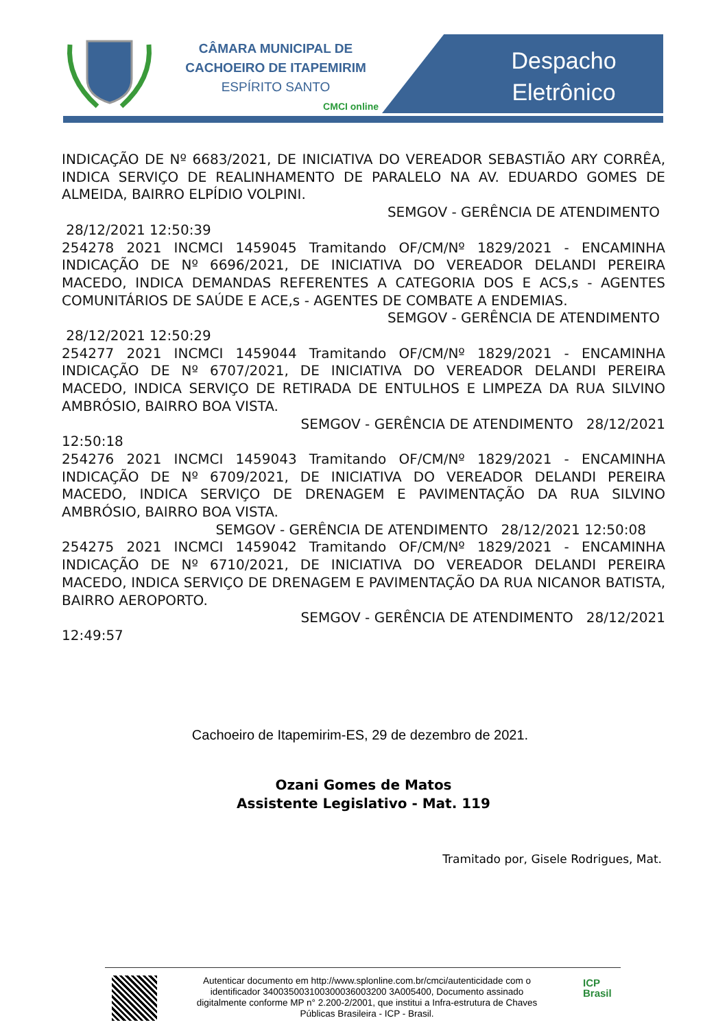CÂMARA MUNICIPAL DE
CACHOEIRO DE ITAPEMIRIM
ESPÍRITO SANTO
CMCI online
Despacho
Eletrônico
INDICAÇÃO DE Nº 6683/2021, DE INICIATIVA DO VEREADOR SEBASTIÃO ARY CORRÊA, INDICA SERVIÇO DE REALINHAMENTO DE PARALELO NA AV. EDUARDO GOMES DE ALMEIDA, BAIRRO ELPÍDIO VOLPINI.
SEMGOV - GERÊNCIA DE ATENDIMENTO
28/12/2021 12:50:39
254278 2021 INCMCI 1459045 Tramitando OF/CM/Nº 1829/2021 - ENCAMINHA INDICAÇÃO DE Nº 6696/2021, DE INICIATIVA DO VEREADOR DELANDI PEREIRA MACEDO, INDICA DEMANDAS REFERENTES A CATEGORIA DOS E ACS,s - AGENTES COMUNITÁRIOS DE SAÚDE E ACE,s - AGENTES DE COMBATE A ENDEMIAS.
SEMGOV - GERÊNCIA DE ATENDIMENTO
28/12/2021 12:50:29
254277 2021 INCMCI 1459044 Tramitando OF/CM/Nº 1829/2021 - ENCAMINHA INDICAÇÃO DE Nº 6707/2021, DE INICIATIVA DO VEREADOR DELANDI PEREIRA MACEDO, INDICA SERVIÇO DE RETIRADA DE ENTULHOS E LIMPEZA DA RUA SILVINO AMBRÓSIO, BAIRRO BOA VISTA.
SEMGOV - GERÊNCIA DE ATENDIMENTO 28/12/2021
12:50:18
254276 2021 INCMCI 1459043 Tramitando OF/CM/Nº 1829/2021 - ENCAMINHA INDICAÇÃO DE Nº 6709/2021, DE INICIATIVA DO VEREADOR DELANDI PEREIRA MACEDO, INDICA SERVIÇO DE DRENAGEM E PAVIMENTAÇÃO DA RUA SILVINO AMBRÓSIO, BAIRRO BOA VISTA.
SEMGOV - GERÊNCIA DE ATENDIMENTO 28/12/2021 12:50:08
254275 2021 INCMCI 1459042 Tramitando OF/CM/Nº 1829/2021 - ENCAMINHA INDICAÇÃO DE Nº 6710/2021, DE INICIATIVA DO VEREADOR DELANDI PEREIRA MACEDO, INDICA SERVIÇO DE DRENAGEM E PAVIMENTAÇÃO DA RUA NICANOR BATISTA, BAIRRO AEROPORTO.
SEMGOV - GERÊNCIA DE ATENDIMENTO 28/12/2021
12:49:57
Cachoeiro de Itapemirim-ES, 29 de dezembro de 2021.
Ozani Gomes de Matos
Assistente Legislativo - Mat. 119
Tramitado por, Gisele Rodrigues, Mat.
Autenticar documento em http://www.splonline.com.br/cmci/autenticidade com o identificador 340035003100300036003200 3A005400, Documento assinado digitalmente conforme MP n° 2.200-2/2001, que institui a Infra-estrutura de Chaves Públicas Brasileira - ICP - Brasil.
ICP
Brasil